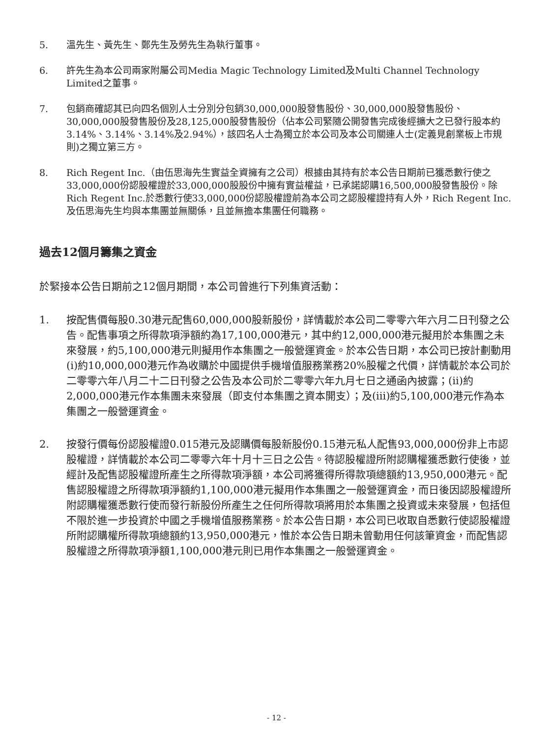5. 溫先生、黃先生、鄭先生及勞先生為執行董事。
6. 許先生為本公司兩家附屬公司Media Magic Technology Limited及Multi Channel Technology Limited之董事。
7. 包銷商確認其已向四名個別人士分別分包銷30,000,000股發售股份、30,000,000股發售股份、30,000,000股發售股份及28,125,000股發售股份（佔本公司緊隨公開發售完成後經擴大之已發行股本約3.14%、3.14%、3.14%及2.94%），該四名人士為獨立於本公司及本公司關連人士(定義見創業板上市規則)之獨立第三方。
8. Rich Regent Inc.（由伍思海先生實益全資擁有之公司）根據由其持有於本公告日期前已獲悉數行使之33,000,000份認股權證於33,000,000股股份中擁有實益權益，已承諾認購16,500,000股發售股份。除Rich Regent Inc.於悉數行使33,000,000份認股權證前為本公司之認股權證持有人外，Rich Regent Inc.及伍思海先生均與本集團並無關係，且並無擔本集團任何職務。
過去12個月籌集之資金
於緊接本公告日期前之12個月期間，本公司曾進行下列集資活動：
1. 按配售價每股0.30港元配售60,000,000股新股份，詳情載於本公司二零零六年六月二日刊發之公告。配售事項之所得款項淨額約為17,100,000港元，其中約12,000,000港元擬用於本集團之未來發展，約5,100,000港元則擬用作本集團之一般營運資金。於本公告日期，本公司已按計劃動用(i)約10,000,000港元作為收購於中國提供手機增值服務業務20%股權之代價，詳情載於本公司於二零零六年八月二十二日刊發之公告及本公司於二零零六年九月七日之通函內披露；(ii)約2,000,000港元作本集團未來發展（即支付本集團之資本開支）；及(iii)約5,100,000港元作為本集團之一般營運資金。
2. 按發行價每份認股權證0.015港元及認購價每股新股份0.15港元私人配售93,000,000份非上市認股權證，詳情載於本公司二零零六年十月十三日之公告。待認股權證所附認購權獲悉數行使後，並經計及配售認股權證所產生之所得款項淨額，本公司將獲得所得款項總額約13,950,000港元。配售認股權證之所得款項淨額約1,100,000港元擬用作本集團之一般營運資金，而日後因認股權證所附認購權獲悉數行使而發行新股份所產生之任何所得款項將用於本集團之投資或未來發展，包括但不限於進一步投資於中國之手機增值服務業務。於本公告日期，本公司已收取自悉數行使認股權證所附認購權所得款項總額約13,950,000港元，惟於本公告日期未曾動用任何該筆資金，而配售認股權證之所得款項淨額1,100,000港元則已用作本集團之一般營運資金。
- 12 -